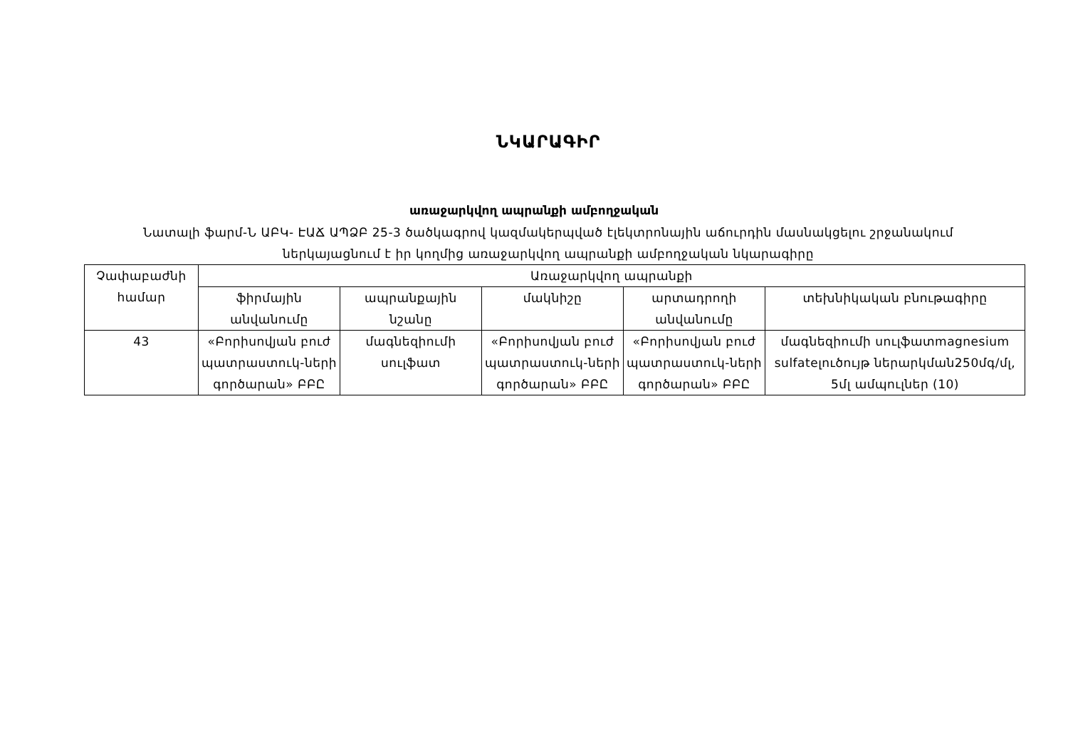ՆԿԱՐԱԳԻՐ
առաջարկվող ապրանքի ամբողջական
Նատալի ֆարմ-Ն ԱԲԿ- ԷԱՃ ԱՊՁԲ 25-3 ծածկագրով կազմակերպված էլեկտրոնային աճուրդին մասնակցելու շրջանակում ներկայացնում է իր կողմից առաջարկվող ապրանքի ամբողջական նկարագիրը
| Չափաբաժնի համար | Առաջարկվող ապրանքի | | | | |
| --- | --- | --- | --- | --- | --- |
| | ֆիրմային անվանումը | ապրանքային նշանը | մակնիշը | արտադրողի անվանումը | տեխնիկական բնութագիրը |
| 43 | «Բորիսովյան բուժ պատրաստուկ-ների գործարան» ԲԲԸ | մագնեզիումի սուլֆատ | «Բորիսովյան բուժ պատրաստուկ-ների գործարան» ԲԲԸ | «Բորիսովյան բուժ պատրաստուկ-ների գործարան» ԲԲԸ | մագնեզիումի սուլֆատmagnesium sulfateլուծույթ ներարկման250մգ/մլ, 5մլ ամպուլներ (10) |